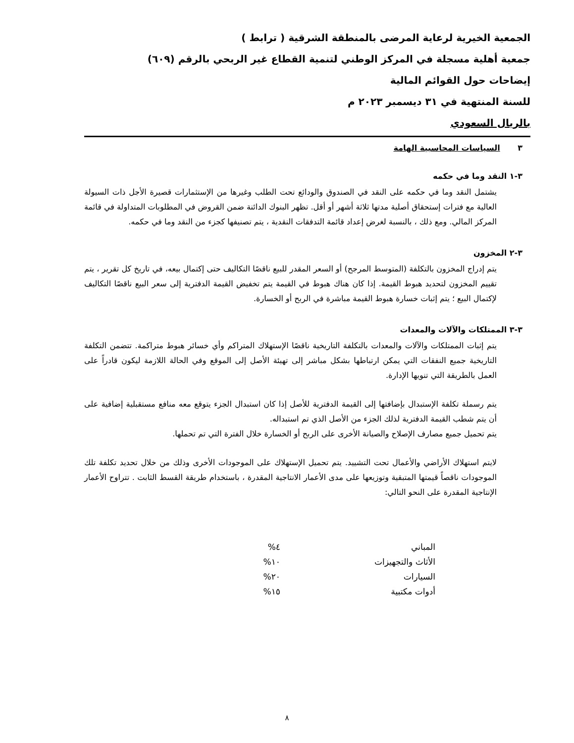الجمعية الخيرية لرعاية المرضى بالمنطقة الشرقية ( ترابط )
جمعية أهلية مسجلة في المركز الوطني لتنمية القطاع غير الربحي بالرقم (٦٠٩)
إيضاحات حول القوائم المالية
للسنة المنتهية في ٣١ ديسمبر ٢٠٢٣ م
بالريال السعودي
٣ السياسات المحاسبية الهامة
٣-١ النقد وما في حكمه
يشتمل النقد وما في حكمه على النقد في الصندوق والودائع تحت الطلب وغيرها من الإستثمارات قصيرة الأجل ذات السيولة العالية مع فترات إستحقاق أصلية مدتها ثلاثة أشهر أو أقل. تظهر البنوك الدائنة ضمن القروض في المطلوبات المتداولة في قائمة المركز المالي. ومع ذلك ، بالنسبة لغرض إعداد قائمة التدفقات النقدية ، يتم تصنيفها كجزء من النقد وما في حكمه.
٣-٢ المخزون
يتم إدراج المخزون بالتكلفة (المتوسط المرجح) أو السعر المقدر للبيع ناقصًا التكاليف حتى إكتمال بيعه، في تاريخ كل تقرير ، يتم تقييم المخزون لتحديد هبوط القيمة. إذا كان هناك هبوط في القيمة يتم تخفيض القيمة الدفترية إلى سعر البيع ناقصًا التكاليف لإكتمال البيع ؛ يتم إثبات خسارة هبوط القيمة مباشرة في الربح أو الخسارة.
٣-٣ الممتلكات والآلات والمعدات
يتم إثبات الممتلكات والآلات والمعدات بالتكلفة التاريخية ناقصًا الإستهلاك المتراكم وأي خسائر هبوط متراكمة. تتضمن التكلفة التاريخية جميع النفقات التي يمكن ارتباطها بشكل مباشر إلى تهيئة الأصل إلى الموقع وفي الحالة اللازمة ليكون قادراً على العمل بالطريقة التي تنويها الإدارة.
يتم رسملة تكلفة الإستبدال بإضافتها إلى القيمة الدفترية للأصل إذا كان استبدال الجزء يتوقع معه منافع مستقبلية إضافية على أن يتم شطب القيمة الدفترية لذلك الجزء من الأصل الذي تم استبداله.
يتم تحميل جميع مصارف الإصلاح والصيانة الأخرى على الربح أو الخسارة خلال الفترة التي تم تحملها.
لايتم استهلاك الأراضي والأعمال تحت التشييد. يتم تحميل الإستهلاك على الموجودات الأخرى وذلك من خلال تحديد تكلفة تلك الموجودات ناقصاً قيمتها المتبقية وتوزيعها على مدى الأعمار الانتاجية المقدرة ، باستخدام طريقة القسط الثابت . تتراوح الأعمار الإنتاجية المقدرة على النحو التالي:
| المباني | ٤% |
| الأثاث والتجهيزات | ١٠% |
| السيارات | ٢٠% |
| أدوات مكتبية | ١٥% |
٨